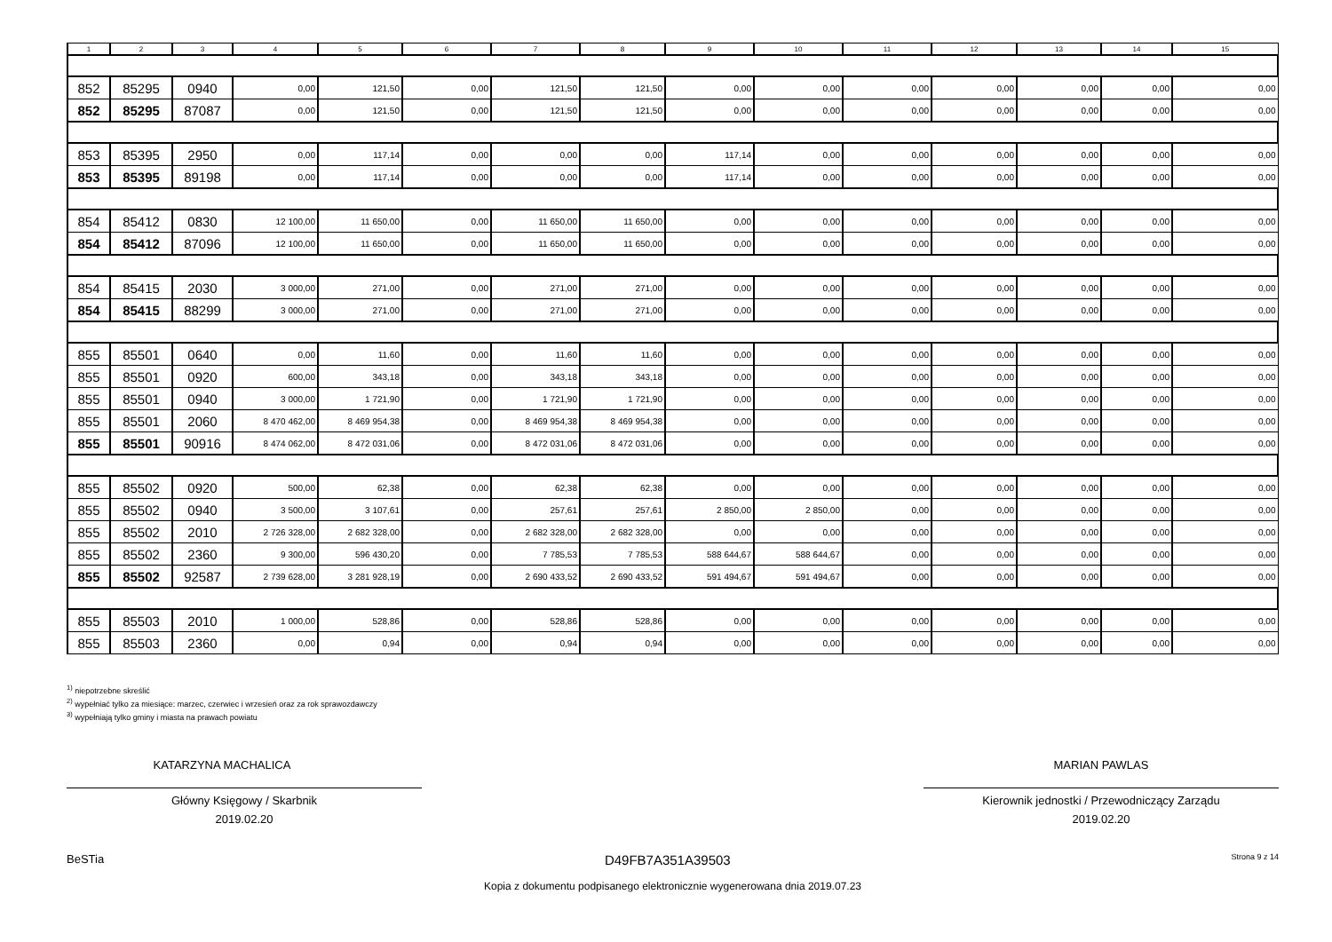| 1 | 2 | 3 | 4 | 5 | 6 | 7 | 8 | 9 | 10 | 11 | 12 | 13 | 14 | 15 |
| --- | --- | --- | --- | --- | --- | --- | --- | --- | --- | --- | --- | --- | --- | --- |
| 852 | 85295 | 0940 | 0,00 | 121,50 | 0,00 | 121,50 | 121,50 | 0,00 | 0,00 | 0,00 | 0,00 | 0,00 | 0,00 | 0,00 |
| 852 | 85295 | 87087 | 0,00 | 121,50 | 0,00 | 121,50 | 121,50 | 0,00 | 0,00 | 0,00 | 0,00 | 0,00 | 0,00 | 0,00 |
| 853 | 85395 | 2950 | 0,00 | 117,14 | 0,00 | 0,00 | 0,00 | 117,14 | 0,00 | 0,00 | 0,00 | 0,00 | 0,00 | 0,00 |
| 853 | 85395 | 89198 | 0,00 | 117,14 | 0,00 | 0,00 | 0,00 | 117,14 | 0,00 | 0,00 | 0,00 | 0,00 | 0,00 | 0,00 |
| 854 | 85412 | 0830 | 12 100,00 | 11 650,00 | 0,00 | 11 650,00 | 11 650,00 | 0,00 | 0,00 | 0,00 | 0,00 | 0,00 | 0,00 | 0,00 |
| 854 | 85412 | 87096 | 12 100,00 | 11 650,00 | 0,00 | 11 650,00 | 11 650,00 | 0,00 | 0,00 | 0,00 | 0,00 | 0,00 | 0,00 | 0,00 |
| 854 | 85415 | 2030 | 3 000,00 | 271,00 | 0,00 | 271,00 | 271,00 | 0,00 | 0,00 | 0,00 | 0,00 | 0,00 | 0,00 | 0,00 |
| 854 | 85415 | 88299 | 3 000,00 | 271,00 | 0,00 | 271,00 | 271,00 | 0,00 | 0,00 | 0,00 | 0,00 | 0,00 | 0,00 | 0,00 |
| 855 | 85501 | 0640 | 0,00 | 11,60 | 0,00 | 11,60 | 11,60 | 0,00 | 0,00 | 0,00 | 0,00 | 0,00 | 0,00 | 0,00 |
| 855 | 85501 | 0920 | 600,00 | 343,18 | 0,00 | 343,18 | 343,18 | 0,00 | 0,00 | 0,00 | 0,00 | 0,00 | 0,00 | 0,00 |
| 855 | 85501 | 0940 | 3 000,00 | 1 721,90 | 0,00 | 1 721,90 | 1 721,90 | 0,00 | 0,00 | 0,00 | 0,00 | 0,00 | 0,00 | 0,00 |
| 855 | 85501 | 2060 | 8 470 462,00 | 8 469 954,38 | 0,00 | 8 469 954,38 | 8 469 954,38 | 0,00 | 0,00 | 0,00 | 0,00 | 0,00 | 0,00 | 0,00 |
| 855 | 85501 | 90916 | 8 474 062,00 | 8 472 031,06 | 0,00 | 8 472 031,06 | 8 472 031,06 | 0,00 | 0,00 | 0,00 | 0,00 | 0,00 | 0,00 | 0,00 |
| 855 | 85502 | 0920 | 500,00 | 62,38 | 0,00 | 62,38 | 62,38 | 0,00 | 0,00 | 0,00 | 0,00 | 0,00 | 0,00 | 0,00 |
| 855 | 85502 | 0940 | 3 500,00 | 3 107,61 | 0,00 | 257,61 | 257,61 | 2 850,00 | 2 850,00 | 0,00 | 0,00 | 0,00 | 0,00 | 0,00 |
| 855 | 85502 | 2010 | 2 726 328,00 | 2 682 328,00 | 0,00 | 2 682 328,00 | 2 682 328,00 | 0,00 | 0,00 | 0,00 | 0,00 | 0,00 | 0,00 | 0,00 |
| 855 | 85502 | 2360 | 9 300,00 | 596 430,20 | 0,00 | 7 785,53 | 7 785,53 | 588 644,67 | 588 644,67 | 0,00 | 0,00 | 0,00 | 0,00 | 0,00 |
| 855 | 85502 | 92587 | 2 739 628,00 | 3 281 928,19 | 0,00 | 2 690 433,52 | 2 690 433,52 | 591 494,67 | 591 494,67 | 0,00 | 0,00 | 0,00 | 0,00 | 0,00 |
| 855 | 85503 | 2010 | 1 000,00 | 528,86 | 0,00 | 528,86 | 528,86 | 0,00 | 0,00 | 0,00 | 0,00 | 0,00 | 0,00 | 0,00 |
| 855 | 85503 | 2360 | 0,00 | 0,94 | 0,00 | 0,94 | 0,94 | 0,00 | 0,00 | 0,00 | 0,00 | 0,00 | 0,00 | 0,00 |
<sup>1)</sup> niepotrzebne skreślić
<sup>2)</sup> wypełniać tylko za miesiące: marzec, czerwiec i wrzesień oraz za rok sprawozdawczy
<sup>3)</sup> wypełniają tylko gminy i miasta na prawach powiatu
KATARZYNA MACHALICA
Główny Księgowy / Skarbnik
2019.02.20
MARIAN PAWLAS
Kierownik jednostki / Przewodniczący Zarządu
2019.02.20
BeSTia D49FB7A351A39503 Strona 9 z 14
Kopia z dokumentu podpisanego elektronicznie wygenerowana dnia 2019.07.23